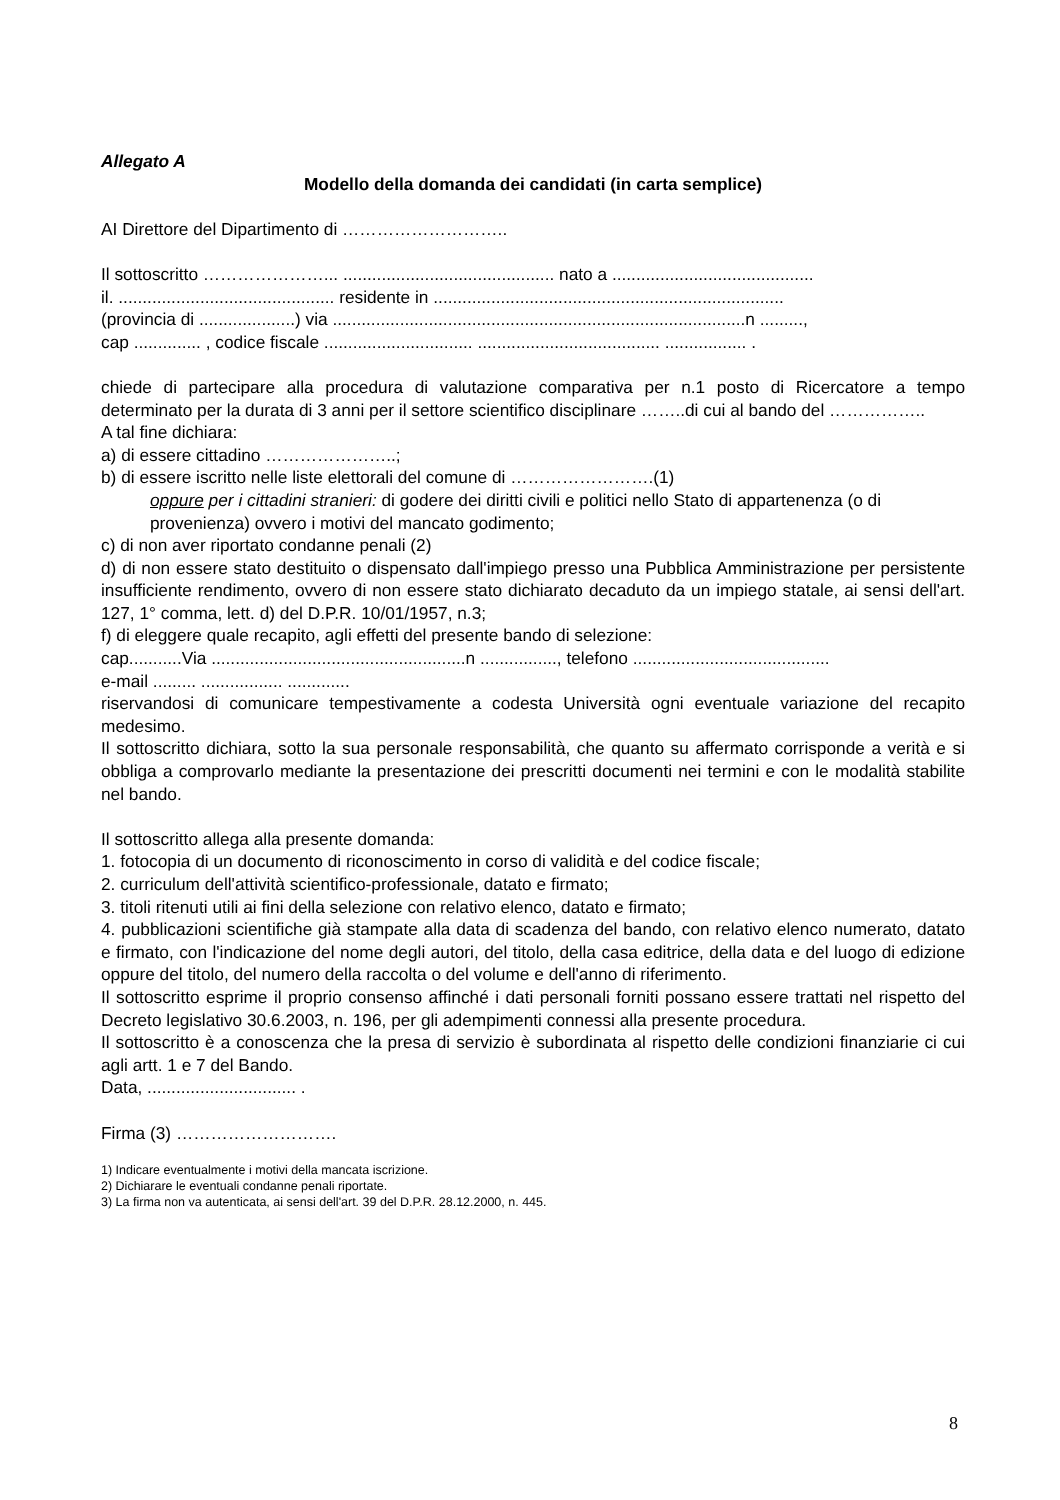Allegato A
Modello della domanda dei candidati (in carta semplice)
AI Direttore del Dipartimento di ………………………..
Il sottoscritto …………………... ............................................ nato a ..........................................
il. ............................................. residente in .........................................................................
(provincia di ....................) via ......................................................................................n .........,
cap .............. , codice fiscale ............................... ...................................... ................. .
chiede di partecipare alla procedura di valutazione comparativa per n.1 posto di Ricercatore a tempo determinato per la durata di 3 anni per il settore scientifico disciplinare ……..di cui al bando del ……………..
A tal fine dichiara:
a) di essere cittadino …………………..;
b) di essere iscritto nelle liste elettorali del comune di …………………….(1)
oppure per i cittadini stranieri: di godere dei diritti civili e politici nello Stato di appartenenza (o di provenienza) ovvero i motivi del mancato godimento;
c) di non aver riportato condanne penali (2)
d) di non essere stato destituito o dispensato dall'impiego presso una Pubblica Amministrazione per persistente insufficiente rendimento, ovvero di non essere stato dichiarato decaduto da un impiego statale, ai sensi dell'art. 127, 1° comma, lett. d) del D.P.R. 10/01/1957, n.3;
f) di eleggere quale recapito, agli effetti del presente bando di selezione:
cap...........Via .....................................................n ................, telefono .........................................
e-mail ......... ................. .............
riservandosi di comunicare tempestivamente a codesta Università ogni eventuale variazione del recapito medesimo.
Il sottoscritto dichiara, sotto la sua personale responsabilità, che quanto su affermato corrisponde a verità e si obbliga a comprovarlo mediante la presentazione dei prescritti documenti nei termini e con le modalità stabilite nel bando.
Il sottoscritto allega alla presente domanda:
1. fotocopia di un documento di riconoscimento in corso di validità e del codice fiscale;
2. curriculum dell'attività scientifico-professionale, datato e firmato;
3. titoli ritenuti utili ai fini della selezione con relativo elenco, datato e firmato;
4. pubblicazioni scientifiche già stampate alla data di scadenza del bando, con relativo elenco numerato, datato e firmato, con l'indicazione del nome degli autori, del titolo, della casa editrice, della data e del luogo di edizione oppure del titolo, del numero della raccolta o del volume e dell'anno di riferimento.
Il sottoscritto esprime il proprio consenso affinché i dati personali forniti possano essere trattati nel rispetto del Decreto legislativo 30.6.2003, n. 196, per gli adempimenti connessi alla presente procedura.
Il sottoscritto è a conoscenza che la presa di servizio è subordinata al rispetto delle condizioni finanziarie ci cui agli artt. 1 e 7 del Bando.
Data, ............................... .
Firma (3) ……………………….
1) Indicare eventualmente i motivi della mancata iscrizione.
2) Dichiarare le eventuali condanne penali riportate.
3) La firma non va autenticata, ai sensi dell'art. 39 del D.P.R. 28.12.2000, n. 445.
8